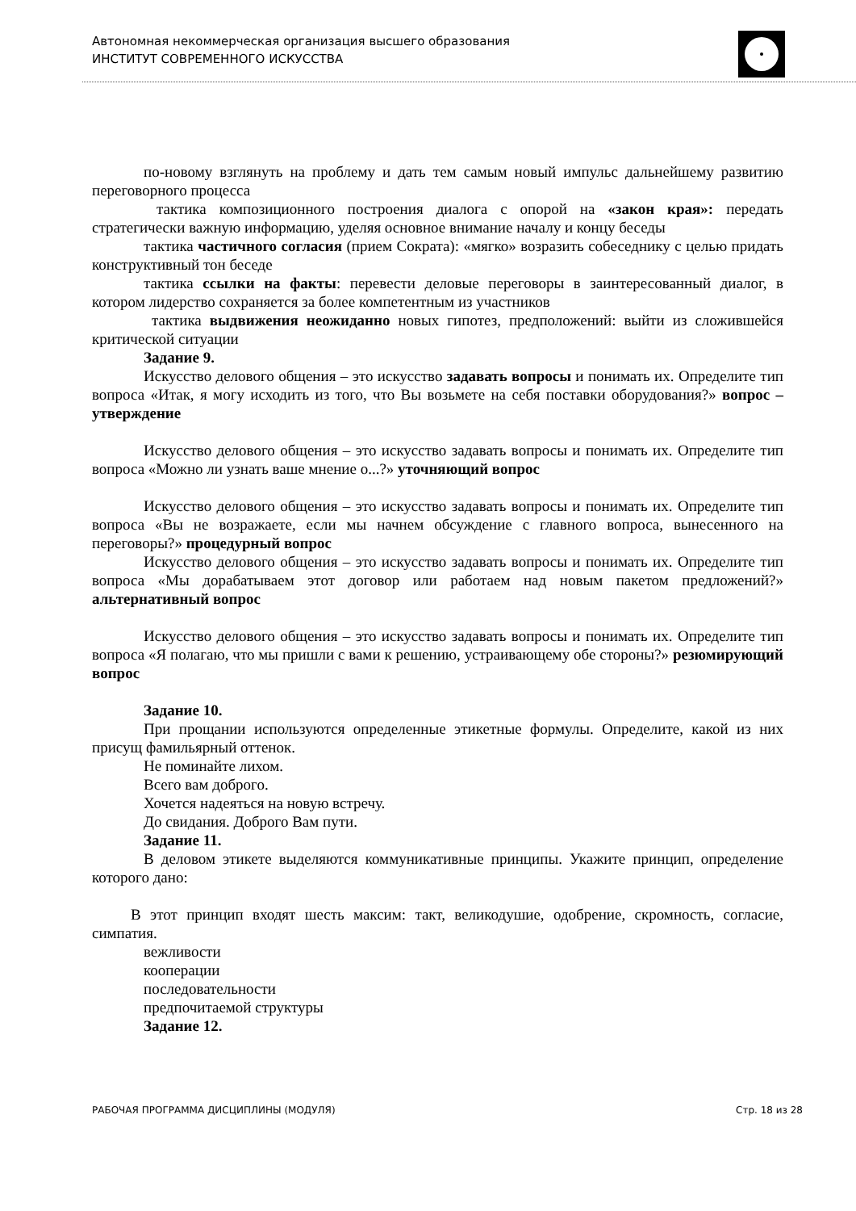Автономная некоммерческая организация высшего образования
ИНСТИТУТ СОВРЕМЕННОГО ИСКУССТВА
по-новому взглянуть на проблему и дать тем самым новый импульс дальнейшему развитию переговорного процесса
тактика композиционного построения диалога с опорой на «закон края»: передать стратегически важную информацию, уделяя основное внимание началу и концу беседы
тактика частичного согласия (прием Сократа): «мягко» возразить собеседнику с целью придать конструктивный тон беседе
тактика ссылки на факты: перевести деловые переговоры в заинтересованный диалог, в котором лидерство сохраняется за более компетентным из участников
тактика выдвижения неожиданно новых гипотез, предположений: выйти из сложившейся критической ситуации
Задание 9.
Искусство делового общения – это искусство задавать вопросы и понимать их. Определите тип вопроса «Итак, я могу исходить из того, что Вы возьмете на себя поставки оборудования?» вопрос – утверждение
Искусство делового общения – это искусство задавать вопросы и понимать их. Определите тип вопроса «Можно ли узнать ваше мнение о...?» уточняющий вопрос
Искусство делового общения – это искусство задавать вопросы и понимать их. Определите тип вопроса «Вы не возражаете, если мы начнем обсуждение с главного вопроса, вынесенного на переговоры?» процедурный вопрос
Искусство делового общения – это искусство задавать вопросы и понимать их. Определите тип вопроса «Мы дорабатываем этот договор или работаем над новым пакетом предложений?» альтернативный вопрос
Искусство делового общения – это искусство задавать вопросы и понимать их. Определите тип вопроса «Я полагаю, что мы пришли с вами к решению, устраивающему обе стороны?» резюмирующий вопрос
Задание 10.
При прощании используются определенные этикетные формулы. Определите, какой из них присущ фамильярный оттенок.
Не поминайте лихом.
Всего вам доброго.
Хочется надеяться на новую встречу.
До свидания. Доброго Вам пути.
Задание 11.
В деловом этикете выделяются коммуникативные принципы. Укажите принцип, определение которого дано:
В этот принцип входят шесть максим: такт, великодушие, одобрение, скромность, согласие, симпатия.
вежливости
кооперации
последовательности
предпочитаемой структуры
Задание 12.
РАБОЧАЯ ПРОГРАММА ДИСЦИПЛИНЫ (МОДУЛЯ) Стр. 18 из 28